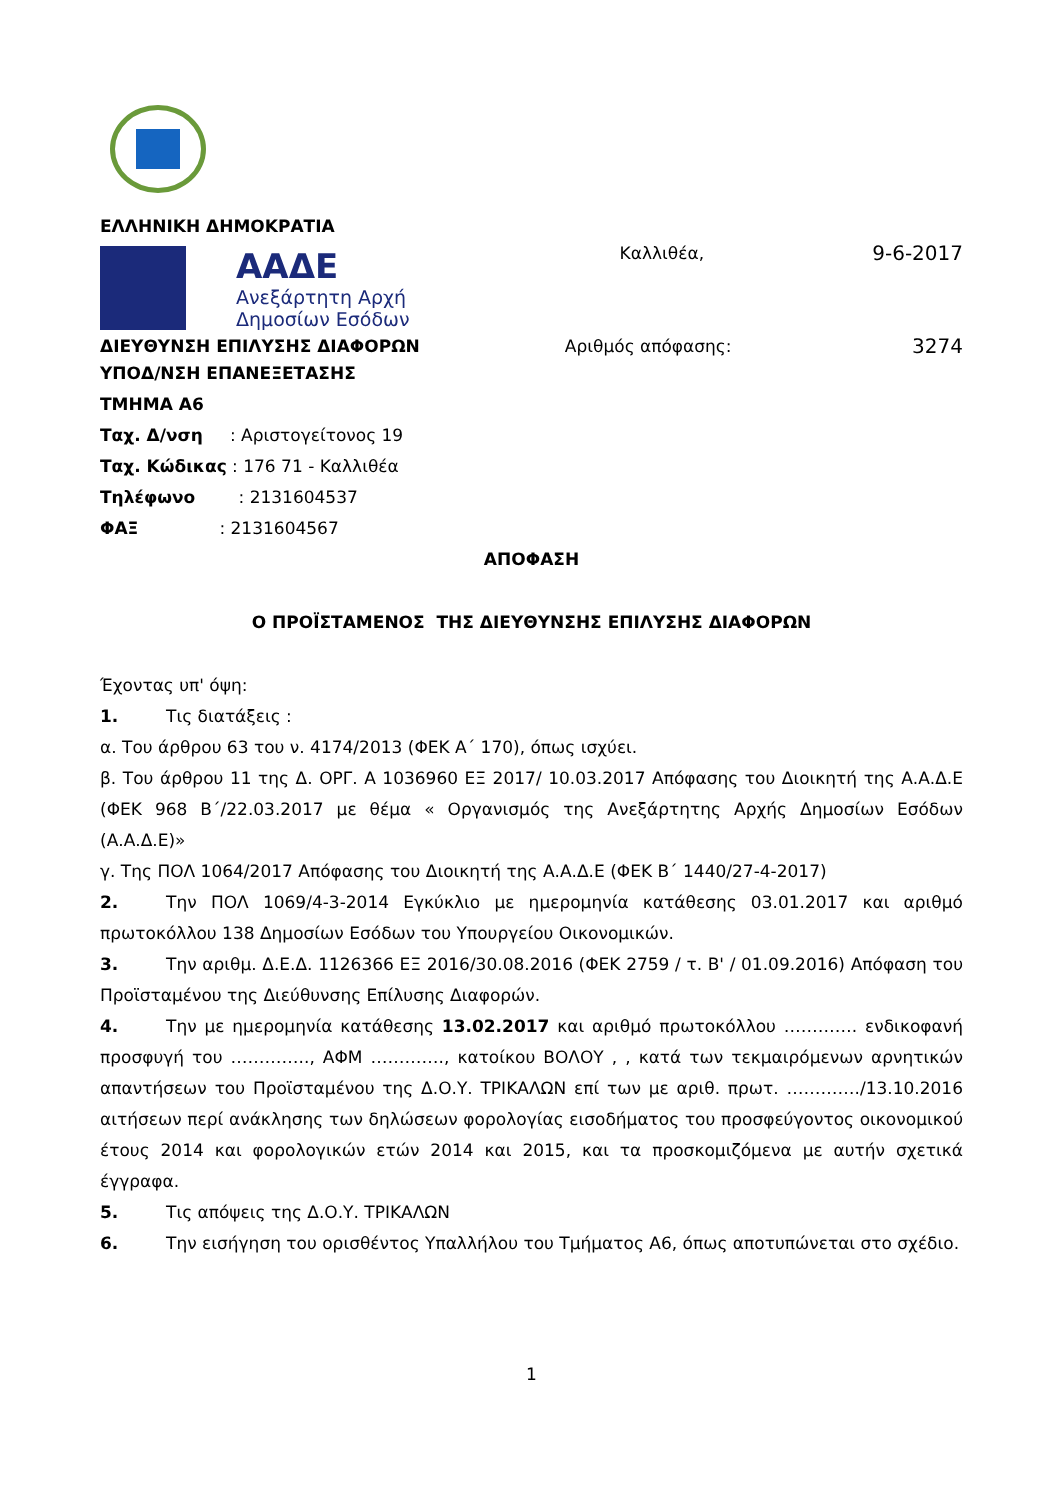ΕΛΛΗΝΙΚΗ ΔΗΜΟΚΡΑΤΙΑ
ΑΑΔΕ
Ανεξάρτητη Αρχή
Δημοσίων Εσόδων
Καλλιθέα,
9-6-2017
ΔΙΕΥΘΥΝΣΗ ΕΠΙΛΥΣΗΣ ΔΙΑΦΟΡΩΝ Αριθμός απόφασης: 3274
ΥΠΟΔ/ΝΣΗ ΕΠΑΝΕΞΕΤΑΣΗΣ
ΤΜΗΜΑ Α6
Ταχ. Δ/νση : Αριστογείτονος 19
Ταχ. Κώδικας : 176 71 - Καλλιθέα
Τηλέφωνο : 2131604537
ΦΑΞ : 2131604567
ΑΠΟΦΑΣΗ
Ο ΠΡΟΪΣΤΑΜΕΝΟΣ ΤΗΣ ΔΙΕΥΘΥΝΣΗΣ ΕΠΙΛΥΣΗΣ ΔΙΑΦΟΡΩΝ
Έχοντας υπ' όψη:
1. Τις διατάξεις :
α. Του άρθρου 63 του ν. 4174/2013 (ΦΕΚ Α΄ 170), όπως ισχύει.
β. Του άρθρου 11 της Δ. ΟΡΓ. Α 1036960 ΕΞ 2017/ 10.03.2017 Απόφασης του Διοικητή της Α.Α.Δ.Ε (ΦΕΚ 968 Β΄/22.03.2017 με θέμα « Οργανισμός της Ανεξάρτητης Αρχής Δημοσίων Εσόδων (Α.Α.Δ.Ε)»
γ. Της ΠΟΛ 1064/2017 Απόφασης του Διοικητή της Α.Α.Δ.Ε (ΦΕΚ Β΄ 1440/27-4-2017)
2. Την ΠΟΛ 1069/4-3-2014 Εγκύκλιο με ημερομηνία κατάθεσης 03.01.2017 και αριθμό πρωτοκόλλου 138 Δημοσίων Εσόδων του Υπουργείου Οικονομικών.
3. Την αριθμ. Δ.Ε.Δ. 1126366 ΕΞ 2016/30.08.2016 (ΦΕΚ 2759 / τ. Β' / 01.09.2016) Απόφαση του Προϊσταμένου της Διεύθυνσης Επίλυσης Διαφορών.
4. Την με ημερομηνία κατάθεσης 13.02.2017 και αριθμό πρωτοκόλλου …………. ενδικοφανή προσφυγή του ………….., ΑΦΜ …………., κατοίκου ΒΟΛΟΥ , , κατά των τεκμαιρόμενων αρνητικών απαντήσεων του Προϊσταμένου της Δ.Ο.Υ. ΤΡΙΚΑΛΩΝ επί των με αριθ. πρωτ. …………./13.10.2016 αιτήσεων περί ανάκλησης των δηλώσεων φορολογίας εισοδήματος του προσφεύγοντος οικονομικού έτους 2014 και φορολογικών ετών 2014 και 2015, και τα προσκομιζόμενα με αυτήν σχετικά έγγραφα.
5. Τις απόψεις της Δ.Ο.Υ. ΤΡΙΚΑΛΩΝ
6. Την εισήγηση του ορισθέντος Υπαλλήλου του Τμήματος Α6, όπως αποτυπώνεται στο σχέδιο.
1